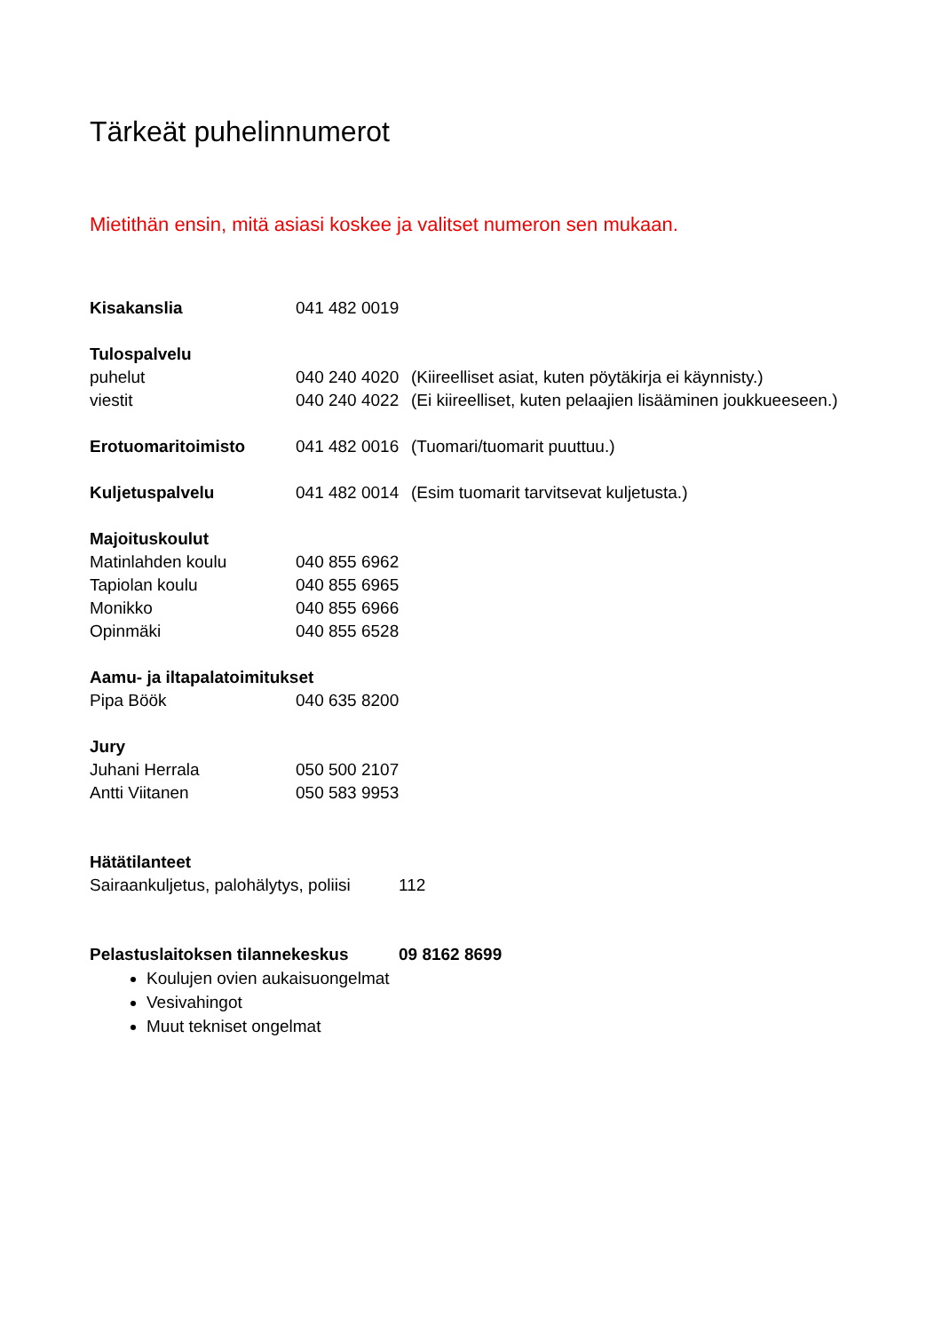Tärkeät puhelinnumerot
Mietithän ensin, mitä asiasi koskee ja valitset numeron sen mukaan.
Kisakanslia 041 482 0019
Tulospalvelu
puhelut 040 240 4020 (Kiireelliset asiat, kuten pöytäkirja ei käynnisty.)
viestit 040 240 4022 (Ei kiireelliset, kuten pelaajien lisääminen joukkueeseen.)
Erotuomaritoimisto 041 482 0016 (Tuomari/tuomarit puuttuu.)
Kuljetuspalvelu 041 482 0014 (Esim tuomarit tarvitsevat kuljetusta.)
Majoituskoulut
Matinlahden koulu 040 855 6962
Tapiolan koulu 040 855 6965
Monikko 040 855 6966
Opinmäki 040 855 6528
Aamu- ja iltapalatoimitukset
Pipa Böök 040 635 8200
Jury
Juhani Herrala 050 500 2107
Antti Viitanen 050 583 9953
Hätätilanteet
Sairaankuljetus, palohälytys, poliisi 112
Pelastuslaitoksen tilannekeskus 09 8162 8699
Koulujen ovien aukaisuongelmat
Vesivahingot
Muut tekniset ongelmat